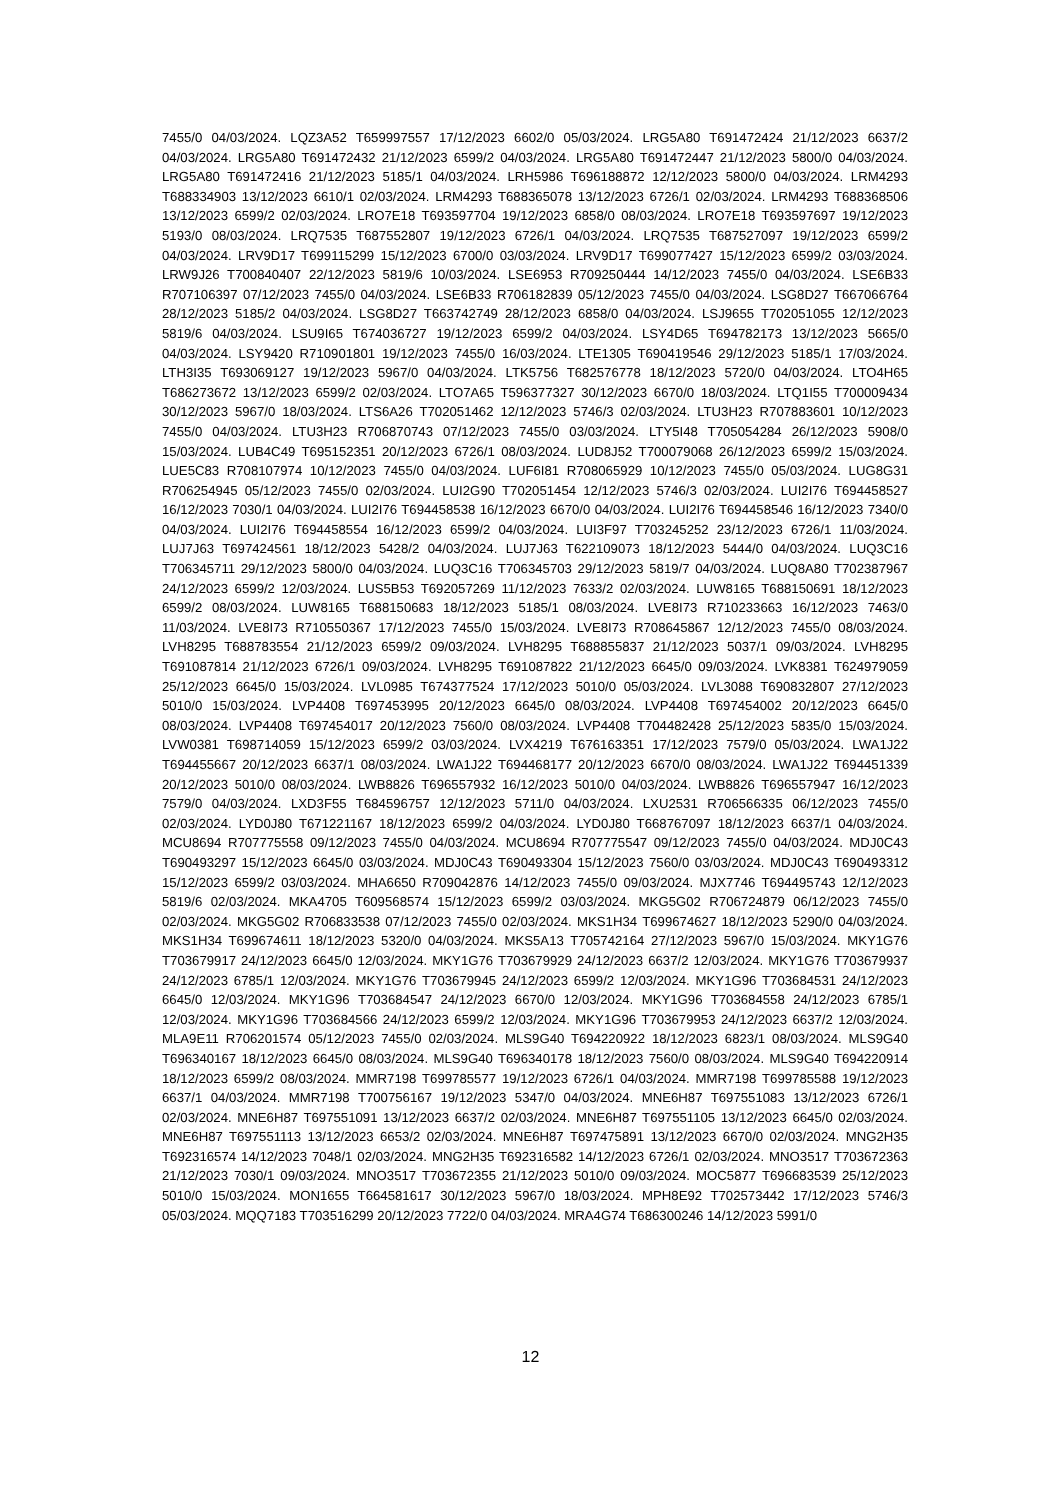7455/0 04/03/2024. LQZ3A52 T659997557 17/12/2023 6602/0 05/03/2024. LRG5A80 T691472424 21/12/2023 6637/2 04/03/2024. LRG5A80 T691472432 21/12/2023 6599/2 04/03/2024. LRG5A80 T691472447 21/12/2023 5800/0 04/03/2024. LRG5A80 T691472416 21/12/2023 5185/1 04/03/2024. LRH5986 T696188872 12/12/2023 5800/0 04/03/2024. LRM4293 T688334903 13/12/2023 6610/1 02/03/2024. LRM4293 T688365078 13/12/2023 6726/1 02/03/2024. LRM4293 T688368506 13/12/2023 6599/2 02/03/2024. LRO7E18 T693597704 19/12/2023 6858/0 08/03/2024. LRO7E18 T693597697 19/12/2023 5193/0 08/03/2024. LRQ7535 T687552807 19/12/2023 6726/1 04/03/2024. LRQ7535 T687527097 19/12/2023 6599/2 04/03/2024. LRV9D17 T699115299 15/12/2023 6700/0 03/03/2024. LRV9D17 T699077427 15/12/2023 6599/2 03/03/2024. LRW9J26 T700840407 22/12/2023 5819/6 10/03/2024. LSE6953 R709250444 14/12/2023 7455/0 04/03/2024. LSE6B33 R707106397 07/12/2023 7455/0 04/03/2024. LSE6B33 R706182839 05/12/2023 7455/0 04/03/2024. LSG8D27 T667066764 28/12/2023 5185/2 04/03/2024. LSG8D27 T663742749 28/12/2023 6858/0 04/03/2024. LSJ9655 T702051055 12/12/2023 5819/6 04/03/2024. LSU9I65 T674036727 19/12/2023 6599/2 04/03/2024. LSY4D65 T694782173 13/12/2023 5665/0 04/03/2024. LSY9420 R710901801 19/12/2023 7455/0 16/03/2024. LTE1305 T690419546 29/12/2023 5185/1 17/03/2024. LTH3I35 T693069127 19/12/2023 5967/0 04/03/2024. LTK5756 T682576778 18/12/2023 5720/0 04/03/2024. LTO4H65 T686273672 13/12/2023 6599/2 02/03/2024. LTO7A65 T596377327 30/12/2023 6670/0 18/03/2024. LTQ1I55 T700009434 30/12/2023 5967/0 18/03/2024. LTS6A26 T702051462 12/12/2023 5746/3 02/03/2024. LTU3H23 R707883601 10/12/2023 7455/0 04/03/2024. LTU3H23 R706870743 07/12/2023 7455/0 03/03/2024. LTY5I48 T705054284 26/12/2023 5908/0 15/03/2024. LUB4C49 T695152351 20/12/2023 6726/1 08/03/2024. LUD8J52 T700079068 26/12/2023 6599/2 15/03/2024. LUE5C83 R708107974 10/12/2023 7455/0 04/03/2024. LUF6I81 R708065929 10/12/2023 7455/0 05/03/2024. LUG8G31 R706254945 05/12/2023 7455/0 02/03/2024. LUI2G90 T702051454 12/12/2023 5746/3 02/03/2024. LUI2I76 T694458527 16/12/2023 7030/1 04/03/2024. LUI2I76 T694458538 16/12/2023 6670/0 04/03/2024. LUI2I76 T694458546 16/12/2023 7340/0 04/03/2024. LUI2I76 T694458554 16/12/2023 6599/2 04/03/2024. LUI3F97 T703245252 23/12/2023 6726/1 11/03/2024. LUJ7J63 T697424561 18/12/2023 5428/2 04/03/2024. LUJ7J63 T622109073 18/12/2023 5444/0 04/03/2024. LUQ3C16 T706345711 29/12/2023 5800/0 04/03/2024. LUQ3C16 T706345703 29/12/2023 5819/7 04/03/2024. LUQ8A80 T702387967 24/12/2023 6599/2 12/03/2024. LUS5B53 T692057269 11/12/2023 7633/2 02/03/2024. LUW8165 T688150691 18/12/2023 6599/2 08/03/2024. LUW8165 T688150683 18/12/2023 5185/1 08/03/2024. LVE8I73 R710233663 16/12/2023 7463/0 11/03/2024. LVE8I73 R710550367 17/12/2023 7455/0 15/03/2024. LVE8I73 R708645867 12/12/2023 7455/0 08/03/2024. LVH8295 T688783554 21/12/2023 6599/2 09/03/2024. LVH8295 T688855837 21/12/2023 5037/1 09/03/2024. LVH8295 T691087814 21/12/2023 6726/1 09/03/2024. LVH8295 T691087822 21/12/2023 6645/0 09/03/2024. LVK8381 T624979059 25/12/2023 6645/0 15/03/2024. LVL0985 T674377524 17/12/2023 5010/0 05/03/2024. LVL3088 T690832807 27/12/2023 5010/0 15/03/2024. LVP4408 T697453995 20/12/2023 6645/0 08/03/2024. LVP4408 T697454002 20/12/2023 6645/0 08/03/2024. LVP4408 T697454017 20/12/2023 7560/0 08/03/2024. LVP4408 T704482428 25/12/2023 5835/0 15/03/2024. LVW0381 T698714059 15/12/2023 6599/2 03/03/2024. LVX4219 T676163351 17/12/2023 7579/0 05/03/2024. LWA1J22 T694455667 20/12/2023 6637/1 08/03/2024. LWA1J22 T694468177 20/12/2023 6670/0 08/03/2024. LWA1J22 T694451339 20/12/2023 5010/0 08/03/2024. LWB8826 T696557932 16/12/2023 5010/0 04/03/2024. LWB8826 T696557947 16/12/2023 7579/0 04/03/2024. LXD3F55 T684596757 12/12/2023 5711/0 04/03/2024. LXU2531 R706566335 06/12/2023 7455/0 02/03/2024. LYD0J80 T671221167 18/12/2023 6599/2 04/03/2024. LYD0J80 T668767097 18/12/2023 6637/1 04/03/2024. MCU8694 R707775558 09/12/2023 7455/0 04/03/2024. MCU8694 R707775547 09/12/2023 7455/0 04/03/2024. MDJ0C43 T690493297 15/12/2023 6645/0 03/03/2024. MDJ0C43 T690493304 15/12/2023 7560/0 03/03/2024. MDJ0C43 T690493312 15/12/2023 6599/2 03/03/2024. MHA6650 R709042876 14/12/2023 7455/0 09/03/2024. MJX7746 T694495743 12/12/2023 5819/6 02/03/2024. MKA4705 T609568574 15/12/2023 6599/2 03/03/2024. MKG5G02 R706724879 06/12/2023 7455/0 02/03/2024. MKG5G02 R706833538 07/12/2023 7455/0 02/03/2024. MKS1H34 T699674627 18/12/2023 5290/0 04/03/2024. MKS1H34 T699674611 18/12/2023 5320/0 04/03/2024. MKS5A13 T705742164 27/12/2023 5967/0 15/03/2024. MKY1G76 T703679917 24/12/2023 6645/0 12/03/2024. MKY1G76 T703679929 24/12/2023 6637/2 12/03/2024. MKY1G76 T703679937 24/12/2023 6785/1 12/03/2024. MKY1G76 T703679945 24/12/2023 6599/2 12/03/2024. MKY1G96 T703684531 24/12/2023 6645/0 12/03/2024. MKY1G96 T703684547 24/12/2023 6670/0 12/03/2024. MKY1G96 T703684558 24/12/2023 6785/1 12/03/2024. MKY1G96 T703684566 24/12/2023 6599/2 12/03/2024. MKY1G96 T703679953 24/12/2023 6637/2 12/03/2024. MLA9E11 R706201574 05/12/2023 7455/0 02/03/2024. MLS9G40 T694220922 18/12/2023 6823/1 08/03/2024. MLS9G40 T696340167 18/12/2023 6645/0 08/03/2024. MLS9G40 T696340178 18/12/2023 7560/0 08/03/2024. MLS9G40 T694220914 18/12/2023 6599/2 08/03/2024. MMR7198 T699785577 19/12/2023 6726/1 04/03/2024. MMR7198 T699785588 19/12/2023 6637/1 04/03/2024. MMR7198 T700756167 19/12/2023 5347/0 04/03/2024. MNE6H87 T697551083 13/12/2023 6726/1 02/03/2024. MNE6H87 T697551091 13/12/2023 6637/2 02/03/2024. MNE6H87 T697551105 13/12/2023 6645/0 02/03/2024. MNE6H87 T697551113 13/12/2023 6653/2 02/03/2024. MNE6H87 T697475891 13/12/2023 6670/0 02/03/2024. MNG2H35 T692316574 14/12/2023 7048/1 02/03/2024. MNG2H35 T692316582 14/12/2023 6726/1 02/03/2024. MNO3517 T703672363 21/12/2023 7030/1 09/03/2024. MNO3517 T703672355 21/12/2023 5010/0 09/03/2024. MOC5877 T696683539 25/12/2023 5010/0 15/03/2024. MON1655 T664581617 30/12/2023 5967/0 18/03/2024. MPH8E92 T702573442 17/12/2023 5746/3 05/03/2024. MQQ7183 T703516299 20/12/2023 7722/0 04/03/2024. MRA4G74 T686300246 14/12/2023 5991/0
12